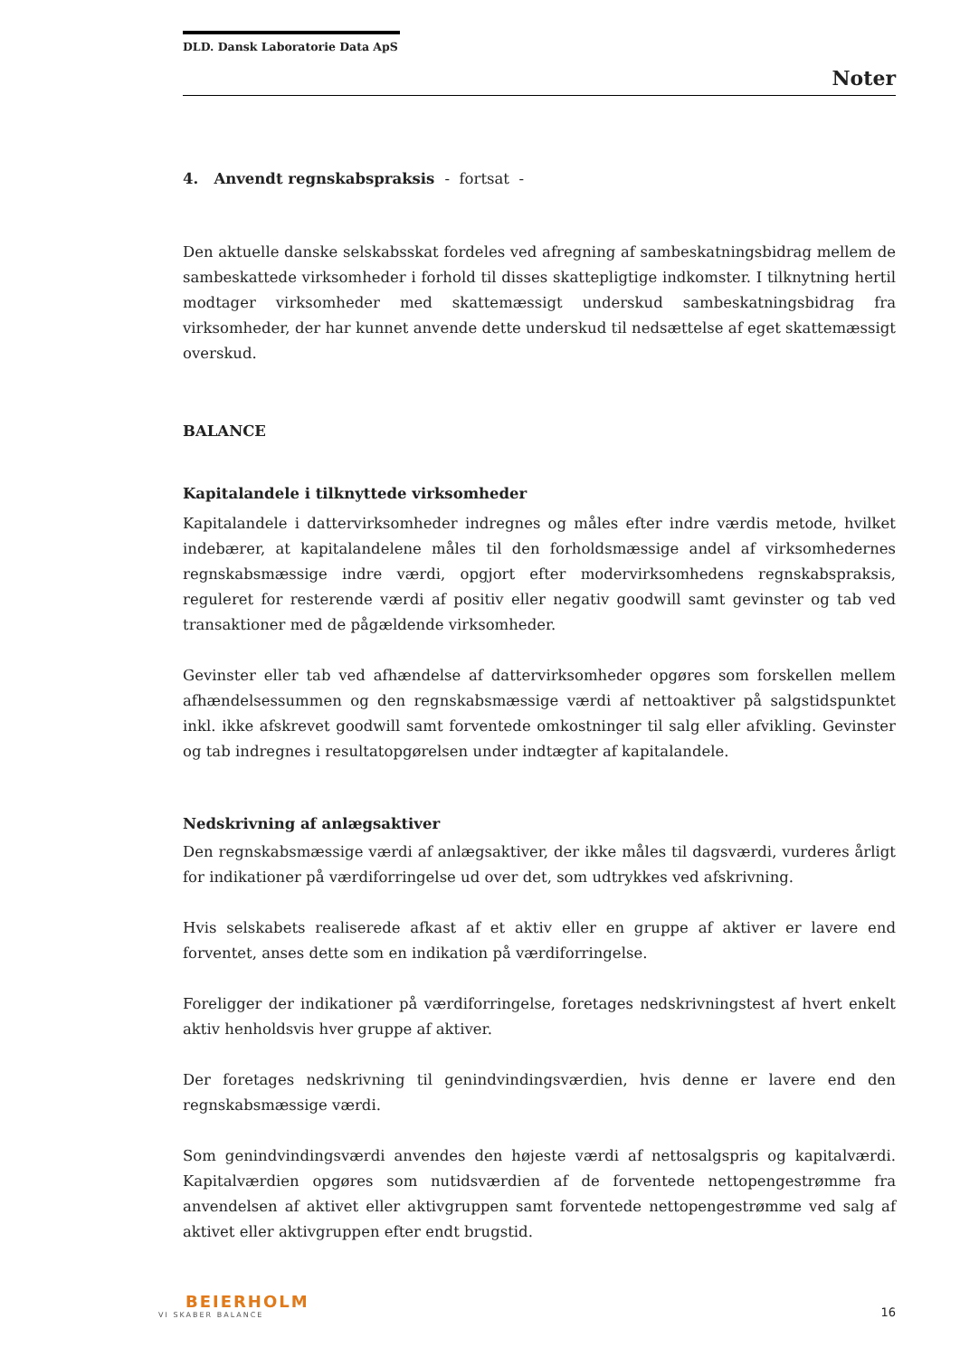DLD. Dansk Laboratorie Data ApS
Noter
4. Anvendt regnskabspraksis - fortsat -
Den aktuelle danske selskabsskat fordeles ved afregning af sambeskatningsbidrag mellem de sambeskattede virksomheder i forhold til disses skattepligtige indkomster. I tilknytning hertil modtager virksomheder med skattemæssigt underskud sambeskatningsbidrag fra virksomheder, der har kunnet anvende dette underskud til nedsættelse af eget skattemæssigt overskud.
BALANCE
Kapitalandele i tilknyttede virksomheder
Kapitalandele i dattervirksomheder indregnes og måles efter indre værdis metode, hvilket indebærer, at kapitalandelene måles til den forholdsmæssige andel af virksomhedernes regnskabsmæssige indre værdi, opgjort efter modervirksomhedens regnskabspraksis, reguleret for resterende værdi af positiv eller negativ goodwill samt gevinster og tab ved transaktioner med de pågældende virksomheder.
Gevinster eller tab ved afhændelse af dattervirksomheder opgøres som forskellen mellem afhændelsessummen og den regnskabsmæssige værdi af nettoaktiver på salgstidspunktet inkl. ikke afskrevet goodwill samt forventede omkostninger til salg eller afvikling. Gevinster og tab indregnes i resultatopgørelsen under indtægter af kapitalandele.
Nedskrivning af anlægsaktiver
Den regnskabsmæssige værdi af anlægsaktiver, der ikke måles til dagsværdi, vurderes årligt for indikationer på værdiforringelse ud over det, som udtrykkes ved afskrivning.
Hvis selskabets realiserede afkast af et aktiv eller en gruppe af aktiver er lavere end forventet, anses dette som en indikation på værdiforringelse.
Foreligger der indikationer på værdiforringelse, foretages nedskrivningstest af hvert enkelt aktiv henholdsvis hver gruppe af aktiver.
Der foretages nedskrivning til genindvindingsværdien, hvis denne er lavere end den regnskabsmæssige værdi.
Som genindvindingsværdi anvendes den højeste værdi af nettosalgspris og kapitalværdi. Kapitalværdien opgøres som nutidsværdien af de forventede nettopengestrømme fra anvendelsen af aktivet eller aktivgruppen samt forventede nettopengestrømme ved salg af aktivet eller aktivgruppen efter endt brugstid.
BEIERHOLM
VI SKABER BALANCE
16